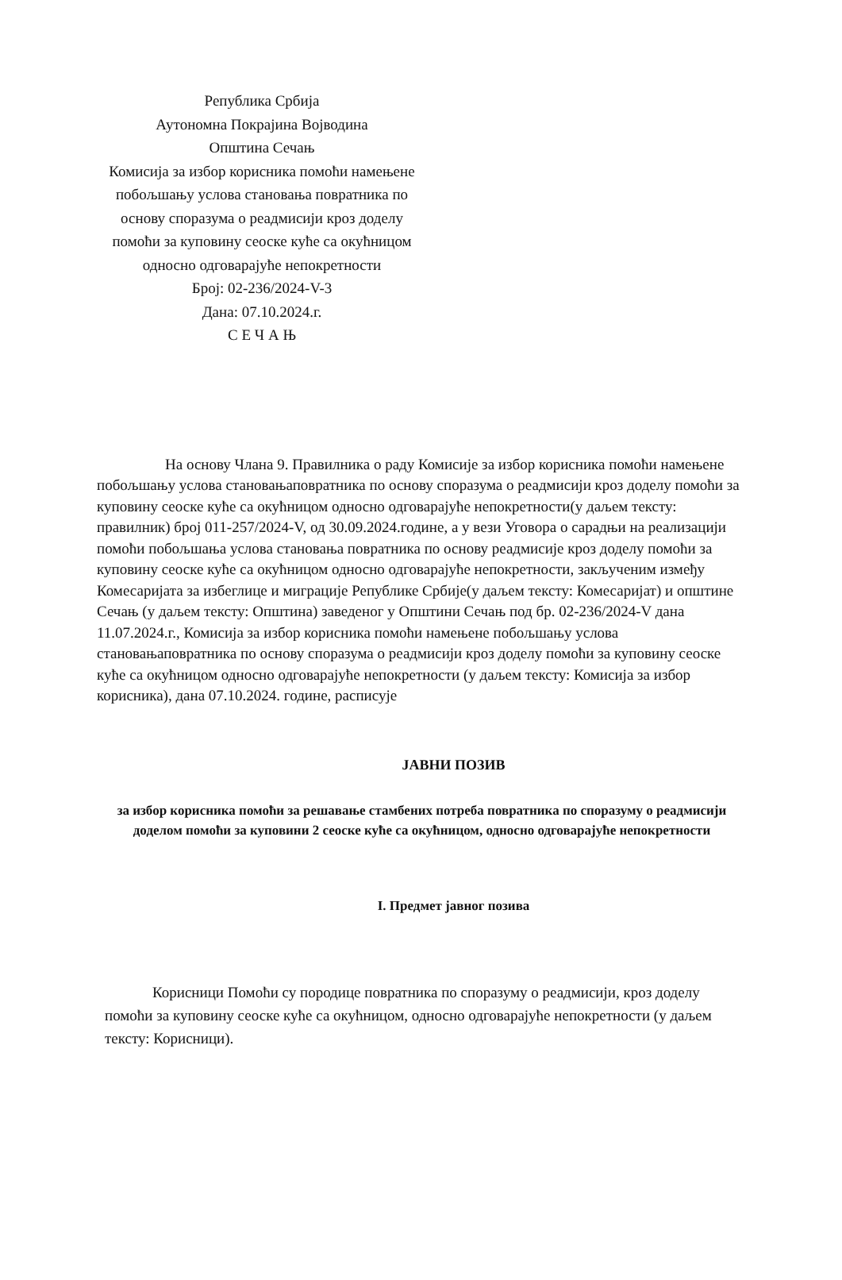Република Србија
Аутономна Покрајина Војводина
Општина Сечањ
Комисија за избор корисника помоћи намењене побољшању услова становања повратника по основу споразума о реадмисији кроз доделу помоћи за куповину сеоске куће са окућницом односно одговарајуће непокретности
Број: 02-236/2024-V-3
Дана: 07.10.2024.г.
С Е Ч А Њ
На основу Члана 9. Правилника о раду Комисије за избор корисника помоћи намењене побољшању услова становањаповратника по основу споразума о реадмисији кроз доделу помоћи за куповину сеоске куће са окућницом односно одговарајуће непокретности(у даљем тексту: правилник) број 011-257/2024-V, од 30.09.2024.године, а у вези Уговора о сарадњи на реализацији помоћи побољшања услова становања повратника по основу реадмисије кроз доделу помоћи за куповину сеоске куће са окућницом односно одговарајуће непокретности, закљученим између Комесаријата за избеглице и миграције Републике Србије(у даљем тексту: Комесаријат) и општине Сечањ (у даљем тексту: Општина) заведеног у Општини Сечањ под бр. 02-236/2024-V дана 11.07.2024.г., Комисија за избор корисника помоћи намењене побољшању услова становањаповратника по основу споразума о реадмисији кроз доделу помоћи за куповину сеоске куће са окућницом односно одговарајуће непокретности (у даљем тексту: Комисија за избор корисника), дана 07.10.2024. године, расписује
ЈАВНИ ПОЗИВ
за избор корисника помоћи за решавање стамбених потреба повратника по споразуму о реадмисији доделом помоћи за куповини 2 сеоске куће са окућницом, односно одговарајуће непокретности
I. Предмет јавног позива
Корисници Помоћи су породице повратника по споразуму о реадмисији, кроз доделу помоћи за куповину сеоске куће са окућницом, односно одговарајуће непокретности (у даљем тексту: Корисници).